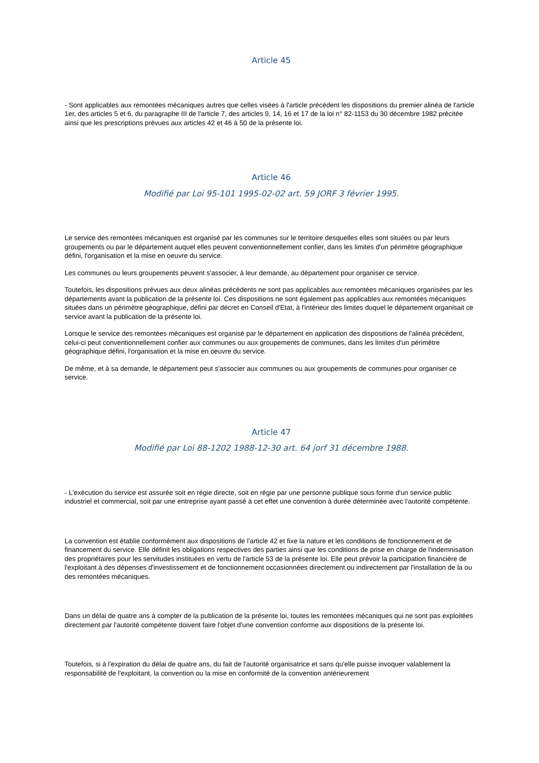Article 45
- Sont applicables aux remontées mécaniques autres que celles visées à l'article précédent les dispositions du premier alinéa de l'article 1er, des articles 5 et 6, du paragraphe III de l'article 7, des articles 9, 14, 16 et 17 de la loi n° 82-1153 du 30 décembre 1982 précitée ainsi que les prescriptions prévues aux articles 42 et 46 à 50 de la présente loi.
Article 46
Modifié par Loi 95-101 1995-02-02 art. 59 JORF 3 février 1995.
Le service des remontées mécaniques est organisé par les communes sur le territoire desquelles elles sont situées ou par leurs groupements ou par le département auquel elles peuvent conventionnellement confier, dans les limites d'un périmètre géographique défini, l'organisation et la mise en oeuvre du service.
Les communes ou leurs groupements peuvent s'associer, à leur demande, au département pour organiser ce service.
Toutefois, les dispositions prévues aux deux alinéas précédents ne sont pas applicables aux remontées mécaniques organisées par les départements avant la publication de la présente loi. Ces dispositions ne sont également pas applicables aux remontées mécaniques situées dans un périmètre géographique, défini par décret en Conseil d'Etat, à l'intérieur des limites duquel le département organisait ce service avant la publication de la présente loi.
Lorsque le service des remontées mécaniques est organisé par le département en application des dispositions de l'alinéa précédent, celui-ci peut conventionnellement confier aux communes ou aux groupements de communes, dans les limites d'un périmètre géographique défini, l'organisation et la mise en oeuvre du service.
De même, et à sa demande, le département peut s'associer aux communes ou aux groupements de communes pour organiser ce service.
Article 47
Modifié par Loi 88-1202 1988-12-30 art. 64 jorf 31 décembre 1988.
- L'exécution du service est assurée soit en régie directe, soit en régie par une personne publique sous forme d'un service public industriel et commercial, soit par une entreprise ayant passé à cet effet une convention à durée déterminée avec l'autorité compétente.
La convention est établie conformément aux dispositions de l'article 42 et fixe la nature et les conditions de fonctionnement et de financement du service. Elle définit les obligations respectives des parties ainsi que les conditions de prise en charge de l'indemnisation des propriétaires pour les servitudes instituées en vertu de l'article 53 de la présente loi. Elle peut prévoir la participation financière de l'exploitant à des dépenses d'investissement et de fonctionnement occasionnées directement ou indirectement par l'installation de la ou des remontées mécaniques.
Dans un délai de quatre ans à compter de la publication de la présente loi, toutes les remontées mécaniques qui ne sont pas exploitées directement par l'autorité compétente doivent faire l'objet d'une convention conforme aux dispositions de la présente loi.
Toutefois, si à l'expiration du délai de quatre ans, du fait de l'autorité organisatrice et sans qu'elle puisse invoquer valablement la responsabilité de l'exploitant, la convention ou la mise en conformité de la convention antérieurement